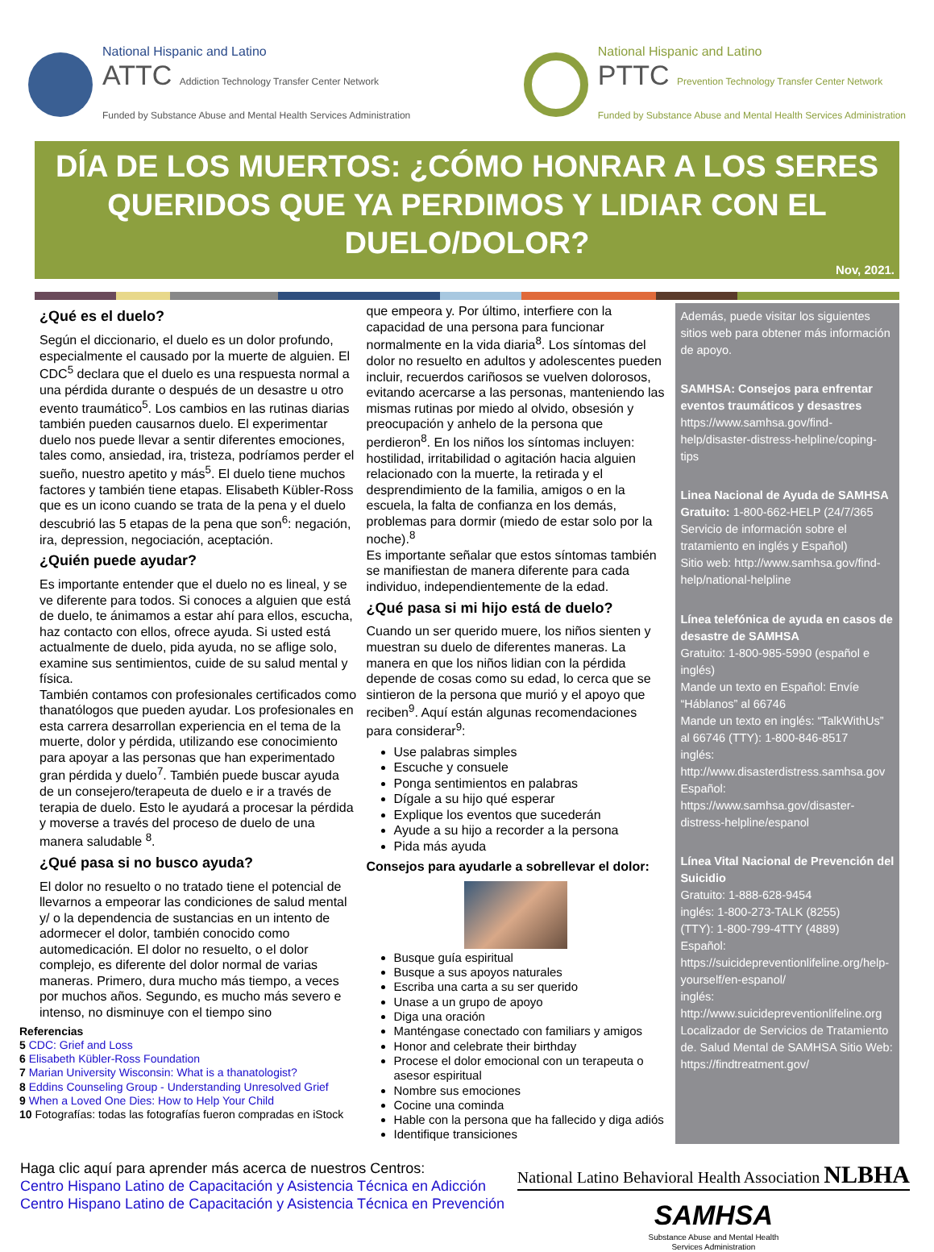National Hispanic and Latino
ATTC Addiction Technology Transfer Center Network
Funded by Substance Abuse and Mental Health Services Administration
National Hispanic and Latino
PTTC Prevention Technology Transfer Center Network
Funded by Substance Abuse and Mental Health Services Administration
DÍA DE LOS MUERTOS: ¿CÓMO HONRAR A LOS SERES QUERIDOS QUE YA PERDIMOS Y LIDIAR CON EL DUELO/DOLOR?
Nov, 2021.
¿Qué es el duelo?
Según el diccionario, el duelo es un dolor profundo, especialmente el causado por la muerte de alguien. El CDC<sup>5</sup> declara que el duelo es una respuesta normal a una pérdida durante o después de un desastre u otro evento traumático<sup>5</sup>. Los cambios en las rutinas diarias también pueden causarnos duelo. El experimentar duelo nos puede llevar a sentir diferentes emociones, tales como, ansiedad, ira, tristeza, podríamos perder el sueño, nuestro apetito y más<sup>5</sup>. El duelo tiene muchos factores y también tiene etapas. Elisabeth Kübler-Ross que es un icono cuando se trata de la pena y el duelo descubrió las 5 etapas de la pena que son<sup>6</sup>: negación, ira, depression, negociación, aceptación.
¿Quién puede ayudar?
Es importante entender que el duelo no es lineal, y se ve diferente para todos. Si conoces a alguien que está de duelo, te ánimamos a estar ahí para ellos, escucha, haz contacto con ellos, ofrece ayuda. Si usted está actualmente de duelo, pida ayuda, no se aflige solo, examine sus sentimientos, cuide de su salud mental y física.
También contamos con profesionales certificados como thanatólogos que pueden ayudar. Los profesionales en esta carrera desarrollan experiencia en el tema de la muerte, dolor y pérdida, utilizando ese conocimiento para apoyar a las personas que han experimentado gran pérdida y duelo<sup>7</sup>. También puede buscar ayuda de un consejero/terapeuta de duelo e ir a través de terapia de duelo. Esto le ayudará a procesar la pérdida y moverse a través del proceso de duelo de una manera saludable <sup>8</sup>.
¿Qué pasa si no busco ayuda?
El dolor no resuelto o no tratado tiene el potencial de llevarnos a empeorar las condiciones de salud mental y/ o la dependencia de sustancias en un intento de adormecer el dolor, también conocido como automedicación. El dolor no resuelto, o el dolor complejo, es diferente del dolor normal de varias maneras. Primero, dura mucho más tiempo, a veces por muchos años. Segundo, es mucho más severo e intenso, no disminuye con el tiempo sino
Referencias
5 CDC: Grief and Loss
6 Elisabeth Kübler-Ross Foundation
7 Marian University Wisconsin: What is a thanatologist?
8 Eddins Counseling Group - Understanding Unresolved Grief
9 When a Loved One Dies: How to Help Your Child
10 Fotografías: todas las fotografías fueron compradas en iStock
que empeora y. Por último, interfiere con la capacidad de una persona para funcionar normalmente en la vida diaria<sup>8</sup>. Los síntomas del dolor no resuelto en adultos y adolescentes pueden incluir, recuerdos cariñosos se vuelven dolorosos, evitando acercarse a las personas, manteniendo las mismas rutinas por miedo al olvido, obsesión y preocupación y anhelo de la persona que perdieron<sup>8</sup>. En los niños los síntomas incluyen: hostilidad, irritabilidad o agitación hacia alguien relacionado con la muerte, la retirada y el desprendimiento de la familia, amigos o en la escuela, la falta de confianza en los demás, problemas para dormir (miedo de estar solo por la noche).<sup>8</sup>
Es importante señalar que estos síntomas también se manifiestan de manera diferente para cada individuo, independientemente de la edad.
¿Qué pasa si mi hijo está de duelo?
Cuando un ser querido muere, los niños sienten y muestran su duelo de diferentes maneras. La manera en que los niños lidian con la pérdida depende de cosas como su edad, lo cerca que se sintieron de la persona que murió y el apoyo que reciben<sup>9</sup>. Aquí están algunas recomendaciones para considerar<sup>9</sup>:
Use palabras simples
Escuche y consuele
Ponga sentimientos en palabras
Dígale a su hijo qué esperar
Explique los eventos que sucederán
Ayude a su hijo a recorder a la persona
Pida más ayuda
Consejos para ayudarle a sobrellevar el dolor:
Busque guía espiritual
Busque a sus apoyos naturales
Escriba una carta a su ser querido
Unase a un grupo de apoyo
Diga una oración
Manténgase conectado con familiars y amigos
Honor and celebrate their birthday
Procese el dolor emocional con un terapeuta o asesor espiritual
Nombre sus emociones
Cocine una cominda
Hable con la persona que ha fallecido y diga adiós
Identifique transiciones
Además, puede visitar los siguientes sitios web para obtener más información de apoyo.
SAMHSA: Consejos para enfrentar eventos traumáticos y desastres
https://www.samhsa.gov/find-help/disaster-distress-helpline/coping-tips
Linea Nacional de Ayuda de SAMHSA
Gratuito: 1-800-662-HELP (24/7/365 Servicio de información sobre el tratamiento en inglés y Español)
Sitio web: http://www.samhsa.gov/find-help/national-helpline
Línea telefónica de ayuda en casos de desastre de SAMHSA
Gratuito: 1-800-985-5990 (español e inglés)
Mande un texto en Español: Envíe “Háblanos” al 66746
Mande un texto en inglés: “TalkWithUs” al 66746 (TTY): 1-800-846-8517
inglés:
http://www.disasterdistress.samhsa.gov
Español:
https://www.samhsa.gov/disaster-distress-helpline/espanol
Línea Vital Nacional de Prevención del Suicidio
Gratuito: 1-888-628-9454
inglés: 1-800-273-TALK (8255)
(TTY): 1-800-799-4TTY (4889)
Español:
https://suicidepreventionlifeline.org/help-yourself/en-espanol/
inglés:
http://www.suicidepreventionlifeline.org
Localizador de Servicios de Tratamiento de. Salud Mental de SAMHSA Sitio Web:
https://findtreatment.gov/
Haga clic aquí para aprender más acerca de nuestros Centros:
Centro Hispano Latino de Capacitación y Asistencia Técnica en Adicción
Centro Hispano Latino de Capacitación y Asistencia Técnica en Prevención
National Latino Behavioral Health Association NLBHA
SAMHSA
Substance Abuse and Mental Health
Services Administration